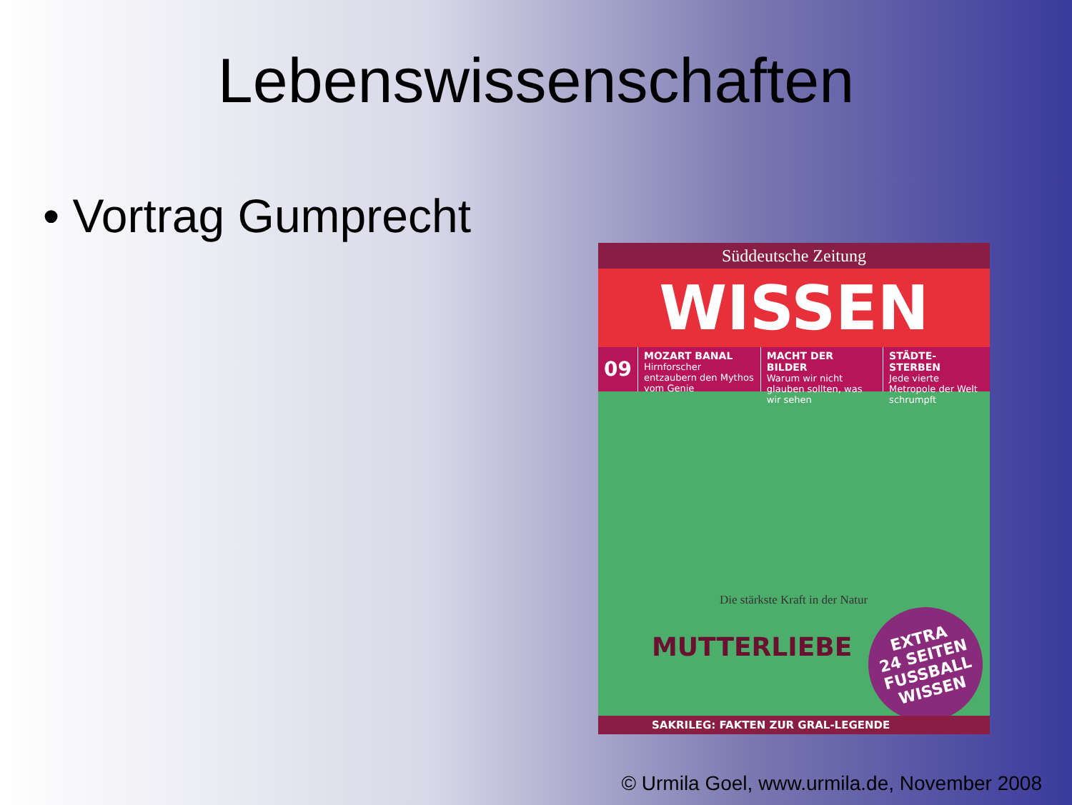Lebenswissenschaften
• Vortrag Gumprecht
Süddeutsche Zeitung
WISSEN
09
MOZART BANAL
Hirnforscher entzaubern den Mythos vom Genie
MACHT DER BILDER
Warum wir nicht glauben sollten, was wir sehen
STÄDTE-STERBEN
Jede vierte Metropole der Welt schrumpft
Die stärkste Kraft in der Natur
MUTTERLIEBE
EXTRA
24 SEITEN
FUSSBALL WISSEN
SAKRILEG: FAKTEN ZUR GRAL-LEGENDE
© Urmila Goel, www.urmila.de, November 2008